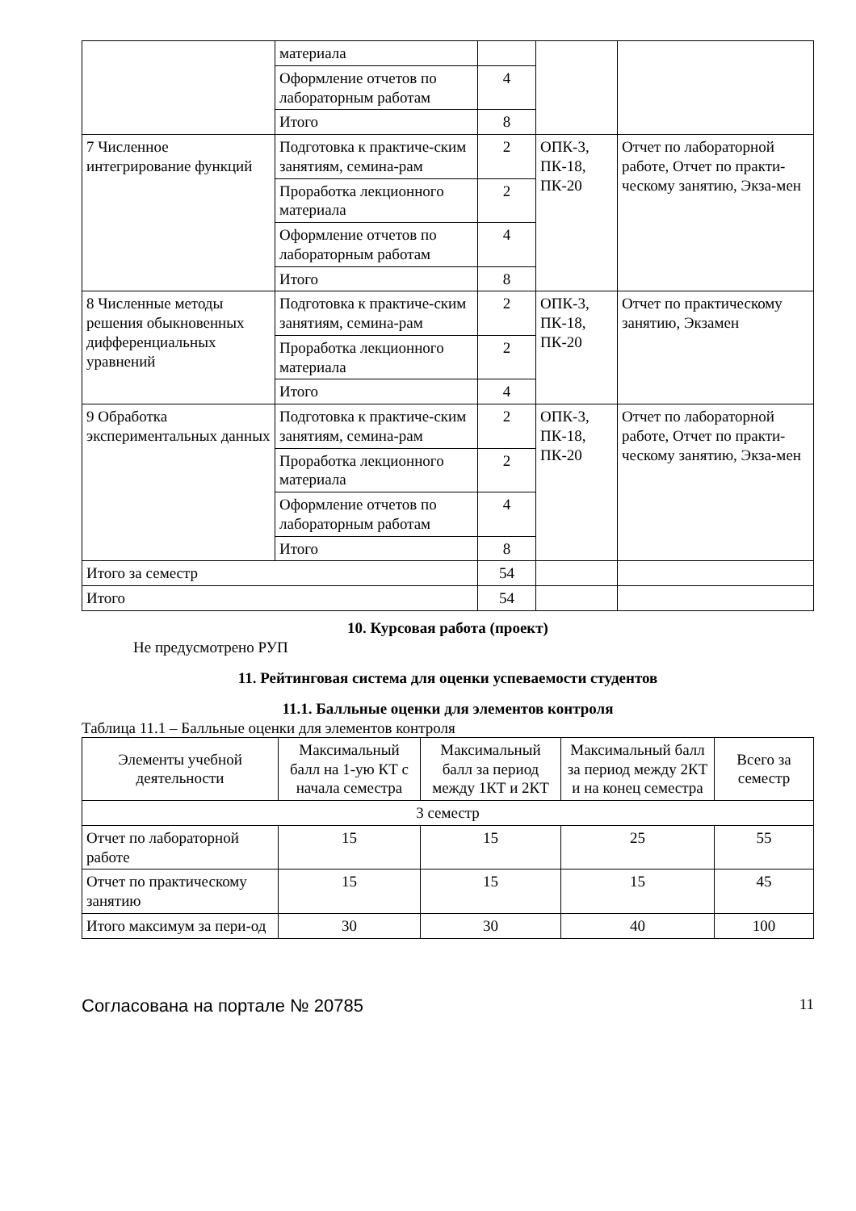| | материала | | | |
| | Оформление отчетов по лабораторным работам | 4 | | |
| | Итого | 8 | | |
| 7 Численное интегрирование функций | Подготовка к практиче-ским занятиям, семина-рам | 2 | ОПК-3, ПК-18, ПК-20 | Отчет по лабораторной работе, Отчет по практи-ческому занятию, Экза-мен |
| | Проработка лекционного материала | 2 | | |
| | Оформление отчетов по лабораторным работам | 4 | | |
| | Итого | 8 | | |
| 8 Численные методы решения обыкновенных дифференциальных уравнений | Подготовка к практиче-ским занятиям, семина-рам | 2 | ОПК-3, ПК-18, ПК-20 | Отчет по практическому занятию, Экзамен |
| | Проработка лекционного материала | 2 | | |
| | Итого | 4 | | |
| 9 Обработка экспериментальных данных | Подготовка к практиче-ским занятиям, семина-рам | 2 | ОПК-3, ПК-18, ПК-20 | Отчет по лабораторной работе, Отчет по практи-ческому занятию, Экза-мен |
| | Проработка лекционного материала | 2 | | |
| | Оформление отчетов по лабораторным работам | 4 | | |
| | Итого | 8 | | |
| Итого за семестр | | 54 | | |
| Итого | | 54 | | |
10. Курсовая работа (проект)
Не предусмотрено РУП
11. Рейтинговая система для оценки успеваемости студентов
11.1. Балльные оценки для элементов контроля
Таблица 11.1 – Балльные оценки для элементов контроля
| Элементы учебной деятельности | Максимальный балл на 1-ую КТ с начала семестра | Максимальный балл за период между 1КТ и 2КТ | Максимальный балл за период между 2КТ и на конец семестра | Всего за семестр |
| --- | --- | --- | --- | --- |
| 3 семестр | | | | |
| Отчет по лабораторной работе | 15 | 15 | 25 | 55 |
| Отчет по практическому занятию | 15 | 15 | 15 | 45 |
| Итого максимум за пери-од | 30 | 30 | 40 | 100 |
Согласована на портале № 20785 11